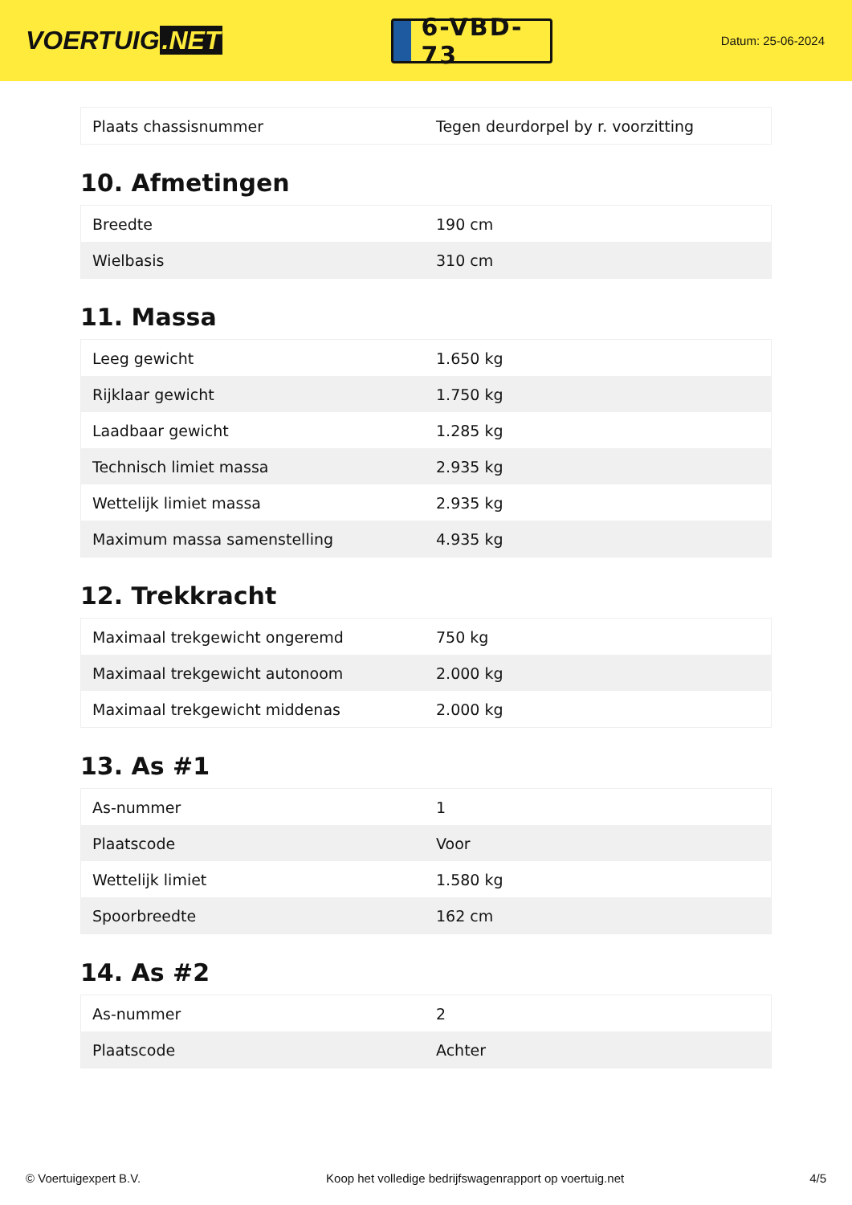VOERTUIG.NET
6-VBD-73
Datum: 25-06-2024
| Plaats chassisnummer | Tegen deurdorpel by r. voorzitting |
10. Afmetingen
| Breedte | 190 cm |
| Wielbasis | 310 cm |
11. Massa
| Leeg gewicht | 1.650 kg |
| Rijklaar gewicht | 1.750 kg |
| Laadbaar gewicht | 1.285 kg |
| Technisch limiet massa | 2.935 kg |
| Wettelijk limiet massa | 2.935 kg |
| Maximum massa samenstelling | 4.935 kg |
12. Trekkracht
| Maximaal trekgewicht ongeremd | 750 kg |
| Maximaal trekgewicht autonoom | 2.000 kg |
| Maximaal trekgewicht middenas | 2.000 kg |
13. As #1
| As-nummer | 1 |
| Plaatscode | Voor |
| Wettelijk limiet | 1.580 kg |
| Spoorbreedte | 162 cm |
14. As #2
| As-nummer | 2 |
| Plaatscode | Achter |
© Voertuigexpert B.V. Koop het volledige bedrijfswagenrapport op voertuig.net 4/5